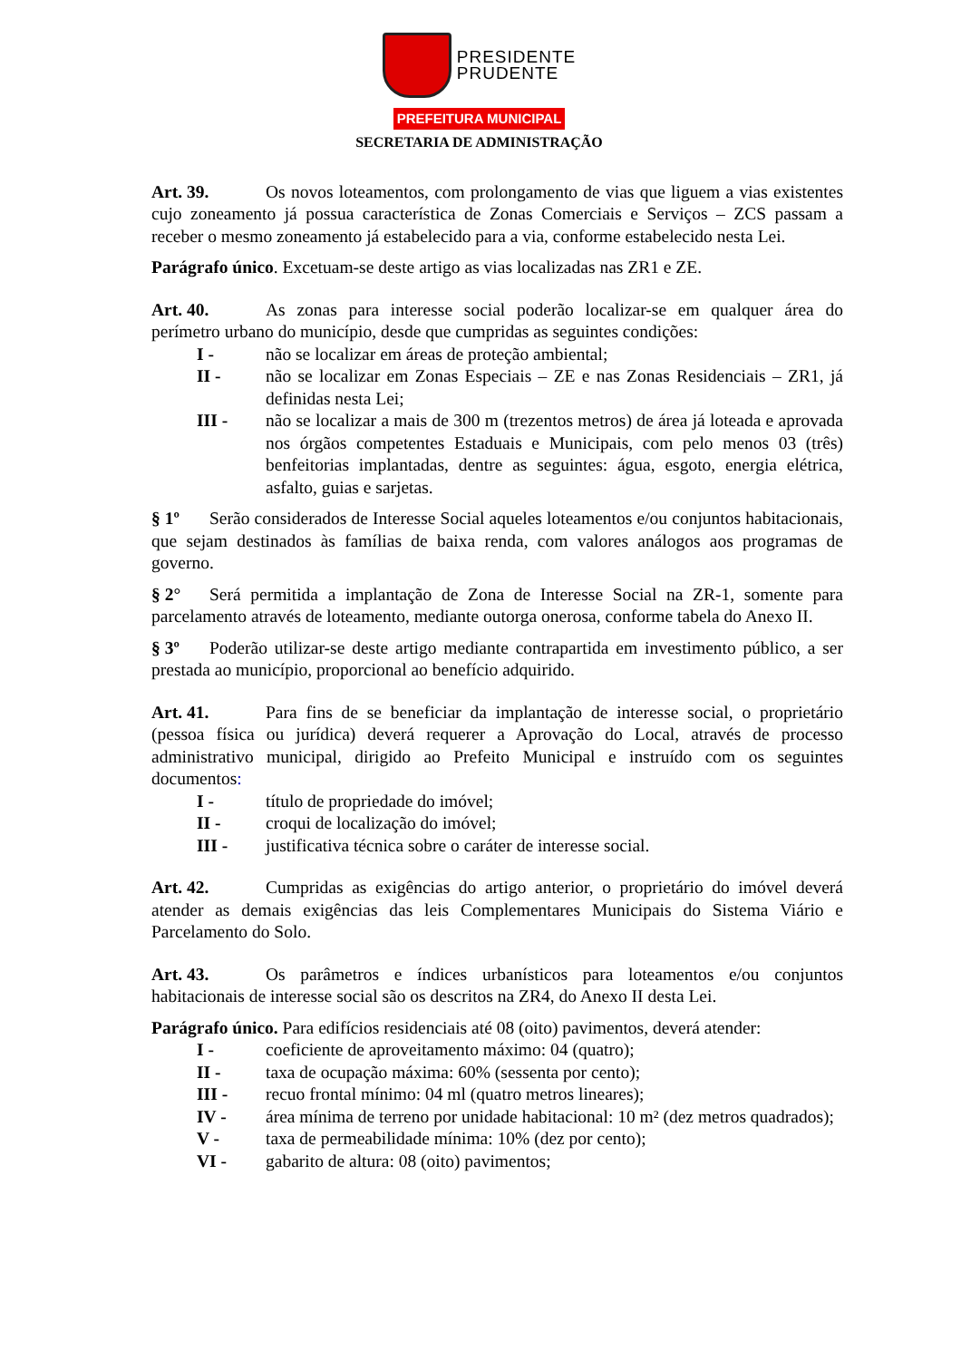PRESIDENTE
PRUDENTE
PREFEITURA MUNICIPAL
SECRETARIA DE ADMINISTRAÇÃO
Art. 39. Os novos loteamentos, com prolongamento de vias que liguem a vias existentes cujo zoneamento já possua característica de Zonas Comerciais e Serviços – ZCS passam a receber o mesmo zoneamento já estabelecido para a via, conforme estabelecido nesta Lei.
Parágrafo único. Excetuam-se deste artigo as vias localizadas nas ZR1 e ZE.
Art. 40. As zonas para interesse social poderão localizar-se em qualquer área do perímetro urbano do município, desde que cumpridas as seguintes condições:
I - não se localizar em áreas de proteção ambiental;
II - não se localizar em Zonas Especiais – ZE e nas Zonas Residenciais – ZR1, já definidas nesta Lei;
III - não se localizar a mais de 300 m (trezentos metros) de área já loteada e aprovada nos órgãos competentes Estaduais e Municipais, com pelo menos 03 (três) benfeitorias implantadas, dentre as seguintes: água, esgoto, energia elétrica, asfalto, guias e sarjetas.
§ 1º Serão considerados de Interesse Social aqueles loteamentos e/ou conjuntos habitacionais, que sejam destinados às famílias de baixa renda, com valores análogos aos programas de governo.
§ 2° Será permitida a implantação de Zona de Interesse Social na ZR-1, somente para parcelamento através de loteamento, mediante outorga onerosa, conforme tabela do Anexo II.
§ 3º Poderão utilizar-se deste artigo mediante contrapartida em investimento público, a ser prestada ao município, proporcional ao benefício adquirido.
Art. 41. Para fins de se beneficiar da implantação de interesse social, o proprietário (pessoa física ou jurídica) deverá requerer a Aprovação do Local, através de processo administrativo municipal, dirigido ao Prefeito Municipal e instruído com os seguintes documentos:
I - título de propriedade do imóvel;
II - croqui de localização do imóvel;
III - justificativa técnica sobre o caráter de interesse social.
Art. 42. Cumpridas as exigências do artigo anterior, o proprietário do imóvel deverá atender as demais exigências das leis Complementares Municipais do Sistema Viário e Parcelamento do Solo.
Art. 43. Os parâmetros e índices urbanísticos para loteamentos e/ou conjuntos habitacionais de interesse social são os descritos na ZR4, do Anexo II desta Lei.
Parágrafo único. Para edifícios residenciais até 08 (oito) pavimentos, deverá atender:
I - coeficiente de aproveitamento máximo: 04 (quatro);
II - taxa de ocupação máxima: 60% (sessenta por cento);
III - recuo frontal mínimo: 04 ml (quatro metros lineares);
IV - área mínima de terreno por unidade habitacional: 10 m² (dez metros quadrados);
V - taxa de permeabilidade mínima: 10% (dez por cento);
VI - gabarito de altura: 08 (oito) pavimentos;